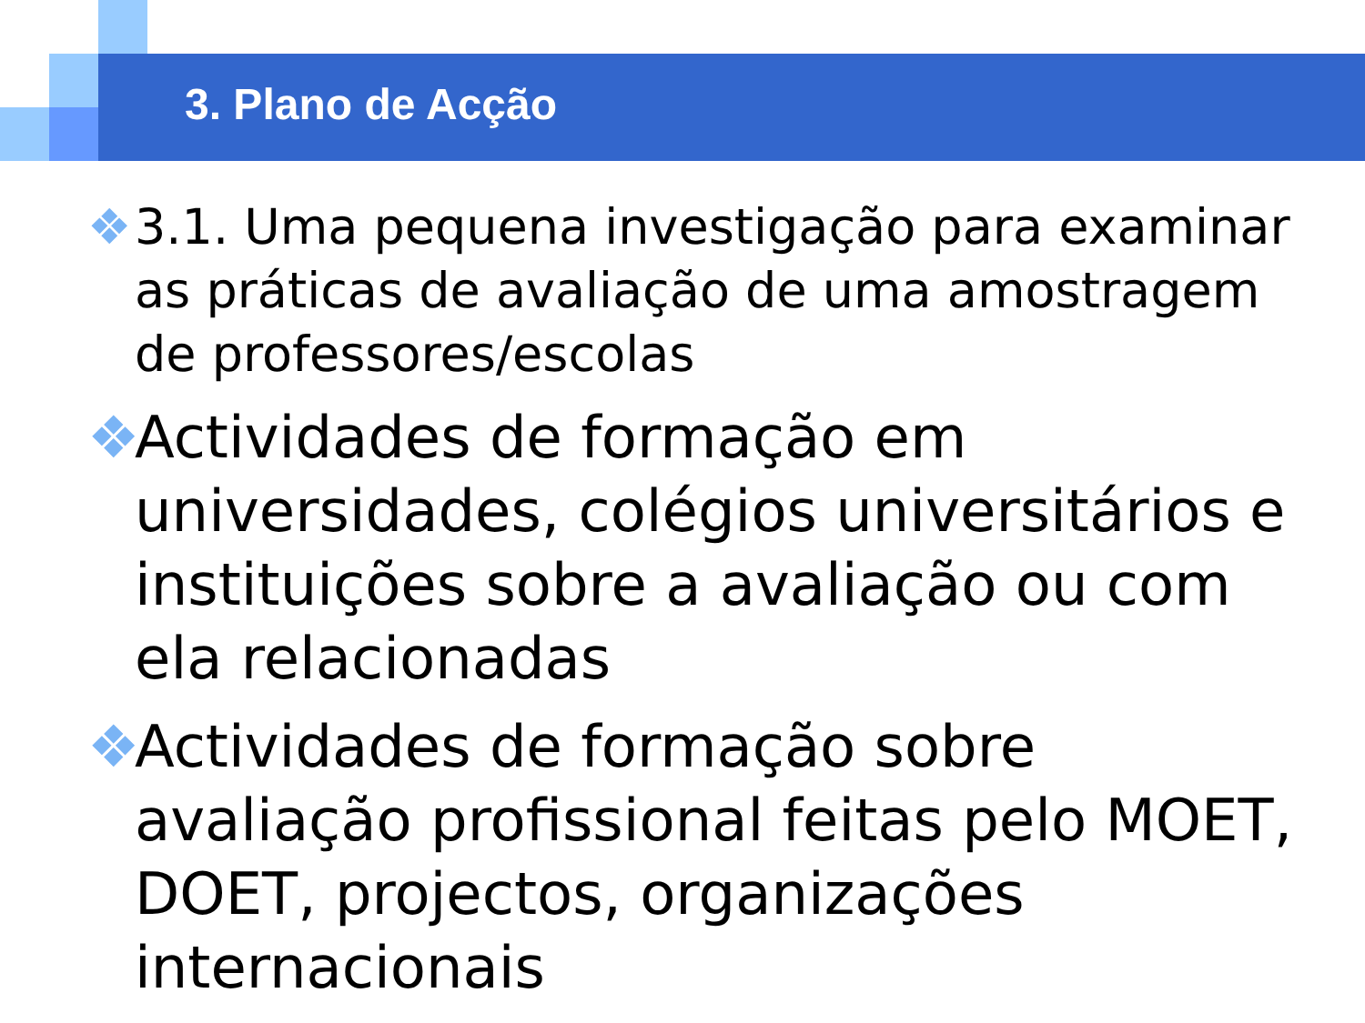3. Plano de Acção
❖ 3.1. Uma pequena investigação para examinar as práticas de avaliação de uma amostragem de professores/escolas
❖ Actividades de formação em universidades, colégios universitários e instituições sobre a avaliação ou com ela relacionadas
❖ Actividades de formação sobre avaliação profissional feitas pelo MOET, DOET, projectos, organizações internacionais